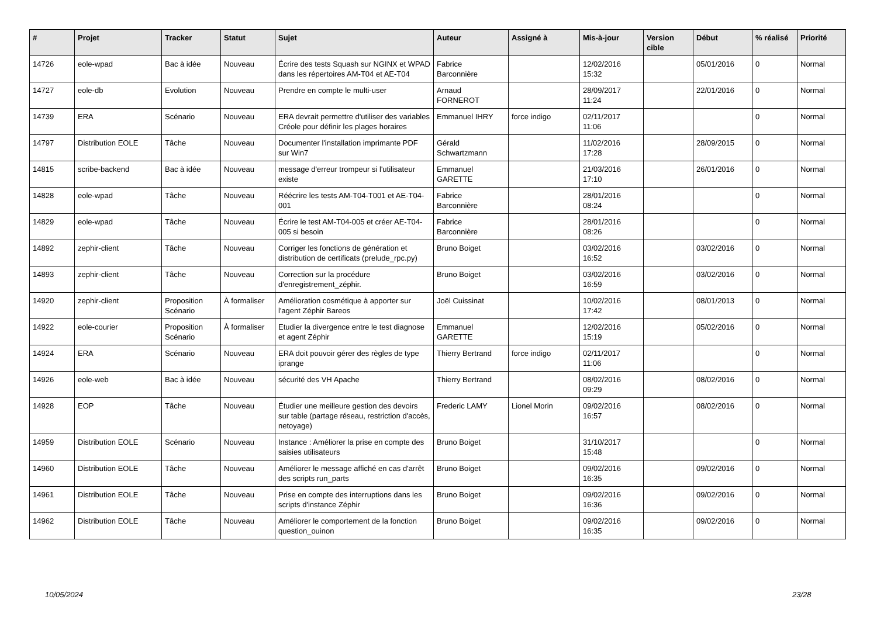| # | Projet | Tracker | Statut | Sujet | Auteur | Assigné à | Mis-à-jour | Version cible | Début | % réalisé | Priorité |
| --- | --- | --- | --- | --- | --- | --- | --- | --- | --- | --- | --- |
| 14726 | eole-wpad | Bac à idée | Nouveau | Écrire des tests Squash sur NGINX et WPAD dans les répertoires AM-T04 et AE-T04 | Fabrice Barconnière | | 12/02/2016 15:32 | | 05/01/2016 | 0 | Normal |
| 14727 | eole-db | Evolution | Nouveau | Prendre en compte le multi-user | Arnaud FORNEROT | | 28/09/2017 11:24 | | 22/01/2016 | 0 | Normal |
| 14739 | ERA | Scénario | Nouveau | ERA devrait permettre d'utiliser des variables Créole pour définir les plages horaires | Emmanuel IHRY | force indigo | 02/11/2017 11:06 | | | 0 | Normal |
| 14797 | Distribution EOLE | Tâche | Nouveau | Documenter l'installation imprimante PDF sur Win7 | Gérald Schwartzmann | | 11/02/2016 17:28 | | 28/09/2015 | 0 | Normal |
| 14815 | scribe-backend | Bac à idée | Nouveau | message d'erreur trompeur si l'utilisateur existe | Emmanuel GARETTE | | 21/03/2016 17:10 | | 26/01/2016 | 0 | Normal |
| 14828 | eole-wpad | Tâche | Nouveau | Réécrire les tests AM-T04-T001 et AE-T04-001 | Fabrice Barconnière | | 28/01/2016 08:24 | | | 0 | Normal |
| 14829 | eole-wpad | Tâche | Nouveau | Écrire le test AM-T04-005 et créer AE-T04-005 si besoin | Fabrice Barconnière | | 28/01/2016 08:26 | | | 0 | Normal |
| 14892 | zephir-client | Tâche | Nouveau | Corriger les fonctions de génération et distribution de certificats (prelude_rpc.py) | Bruno Boiget | | 03/02/2016 16:52 | | 03/02/2016 | 0 | Normal |
| 14893 | zephir-client | Tâche | Nouveau | Correction sur la procédure d'enregistrement_zéphir. | Bruno Boiget | | 03/02/2016 16:59 | | 03/02/2016 | 0 | Normal |
| 14920 | zephir-client | Proposition Scénario | À formaliser | Amélioration cosmétique à apporter sur l'agent Zéphir Bareos | Joël Cuissinat | | 10/02/2016 17:42 | | 08/01/2013 | 0 | Normal |
| 14922 | eole-courier | Proposition Scénario | À formaliser | Etudier la divergence entre le test diagnose et agent Zéphir | Emmanuel GARETTE | | 12/02/2016 15:19 | | 05/02/2016 | 0 | Normal |
| 14924 | ERA | Scénario | Nouveau | ERA doit pouvoir gérer des règles de type iprange | Thierry Bertrand | force indigo | 02/11/2017 11:06 | | | 0 | Normal |
| 14926 | eole-web | Bac à idée | Nouveau | sécurité des VH Apache | Thierry Bertrand | | 08/02/2016 09:29 | | 08/02/2016 | 0 | Normal |
| 14928 | EOP | Tâche | Nouveau | Étudier une meilleure gestion des devoirs sur table (partage réseau, restriction d'accès, netoyage) | Frederic LAMY | Lionel Morin | 09/02/2016 16:57 | | 08/02/2016 | 0 | Normal |
| 14959 | Distribution EOLE | Scénario | Nouveau | Instance : Améliorer la prise en compte des saisies utilisateurs | Bruno Boiget | | 31/10/2017 15:48 | | | 0 | Normal |
| 14960 | Distribution EOLE | Tâche | Nouveau | Améliorer le message affiché en cas d'arrêt des scripts run_parts | Bruno Boiget | | 09/02/2016 16:35 | | 09/02/2016 | 0 | Normal |
| 14961 | Distribution EOLE | Tâche | Nouveau | Prise en compte des interruptions dans les scripts d'instance Zéphir | Bruno Boiget | | 09/02/2016 16:36 | | 09/02/2016 | 0 | Normal |
| 14962 | Distribution EOLE | Tâche | Nouveau | Améliorer le comportement de la fonction question_ouinon | Bruno Boiget | | 09/02/2016 16:35 | | 09/02/2016 | 0 | Normal |
10/05/2024 23/28